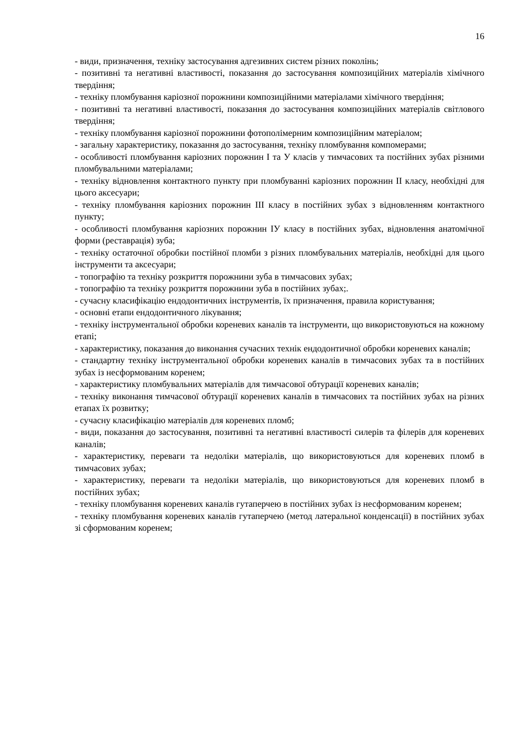16
- види, призначення, техніку застосування адгезивних систем різних поколінь;
- позитивні та негативні властивості, показання до застосування композиційних матеріалів хімічного твердіння;
- техніку пломбування каріозної порожнини композиційними матеріалами хімічного твердіння;
- позитивні та негативні властивості, показання до застосування композиційних матеріалів світлового твердіння;
- техніку пломбування каріозної порожнини фотополімерним композиційним матеріалом;
- загальну характеристику, показання до застосування, техніку пломбування компомерами;
- особливості пломбування каріозних порожнин I та У класів у тимчасових та постійних зубах різними пломбувальними матеріалами;
- техніку відновлення контактного пункту при пломбуванні каріозних порожнин II класу, необхідні для цього аксесуари;
- техніку пломбування каріозних порожнин III класу в постійних зубах з відновленням контактного пункту;
- особливості пломбування каріозних порожнин IУ класу в постійних зубах, відновлення анатомічної форми (реставрація) зуба;
- техніку остаточної обробки постійної пломби з різних пломбувальних матеріалів, необхідні для цього інструменти та аксесуари;
- топографію та техніку розкриття порожнини зуба в тимчасових зубах;
- топографію та техніку розкриття порожнини зуба в постійних зубах;.
- сучасну класифікацію ендодонтичних інструментів, їх призначення, правила користування;
- основні етапи ендодонтичного лікування;
- техніку інструментальної обробки кореневих каналів та інструменти, що використовуються на кожному етапі;
- характеристику, показання до виконання сучасних технік ендодонтичної обробки кореневих каналів;
- стандартну техніку інструментальної обробки кореневих каналів в тимчасових зубах та в постійних зубах із несформованим коренем;
- характеристику пломбувальних матеріалів для тимчасової обтурації кореневих каналів;
- техніку виконання тимчасової обтурації кореневих каналів в тимчасових та постійних зубах на різних етапах їх розвитку;
- сучасну класифікацію матеріалів для кореневих пломб;
- види, показання до застосування, позитивні та негативні властивості силерів та філерів для кореневих каналів;
- характеристику, переваги та недоліки матеріалів, що використовуються для кореневих пломб в тимчасових зубах;
- характеристику, переваги та недоліки матеріалів, що використовуються для кореневих пломб в постійних зубах;
- техніку пломбування кореневих каналів гутаперчею в постійних зубах із несформованим коренем;
- техніку пломбування кореневих каналів гутаперчею (метод латеральної конденсації) в постійних зубах зі сформованим коренем;